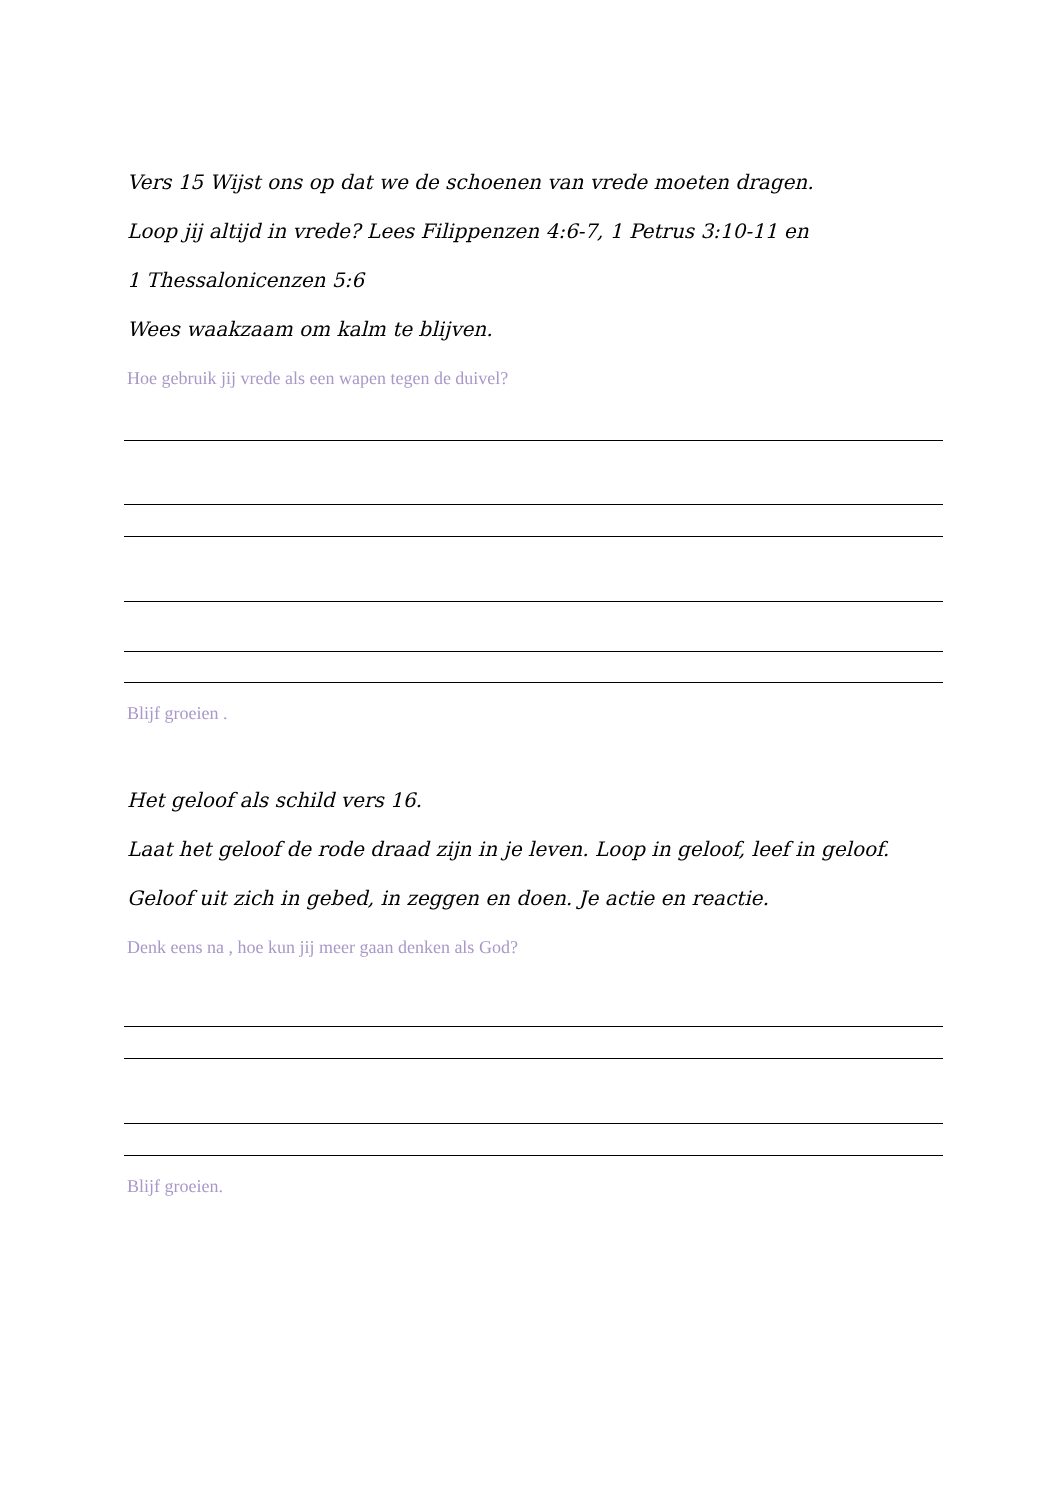Vers 15 Wijst ons op dat we de schoenen van vrede moeten dragen.
Loop jij altijd in vrede? Lees Filippenzen 4:6-7, 1 Petrus 3:10-11 en
1 Thessalonicenzen 5:6
Wees waakzaam om kalm te blijven.
Hoe gebruik jij vrede als een wapen tegen de duivel?
Blijf groeien .
Het geloof als schild vers 16.
Laat het geloof de rode draad zijn in je leven. Loop in geloof, leef in geloof.
Geloof uit zich in gebed, in zeggen en doen. Je actie en reactie.
Denk eens na , hoe kun jij meer gaan denken als God?
Blijf groeien.